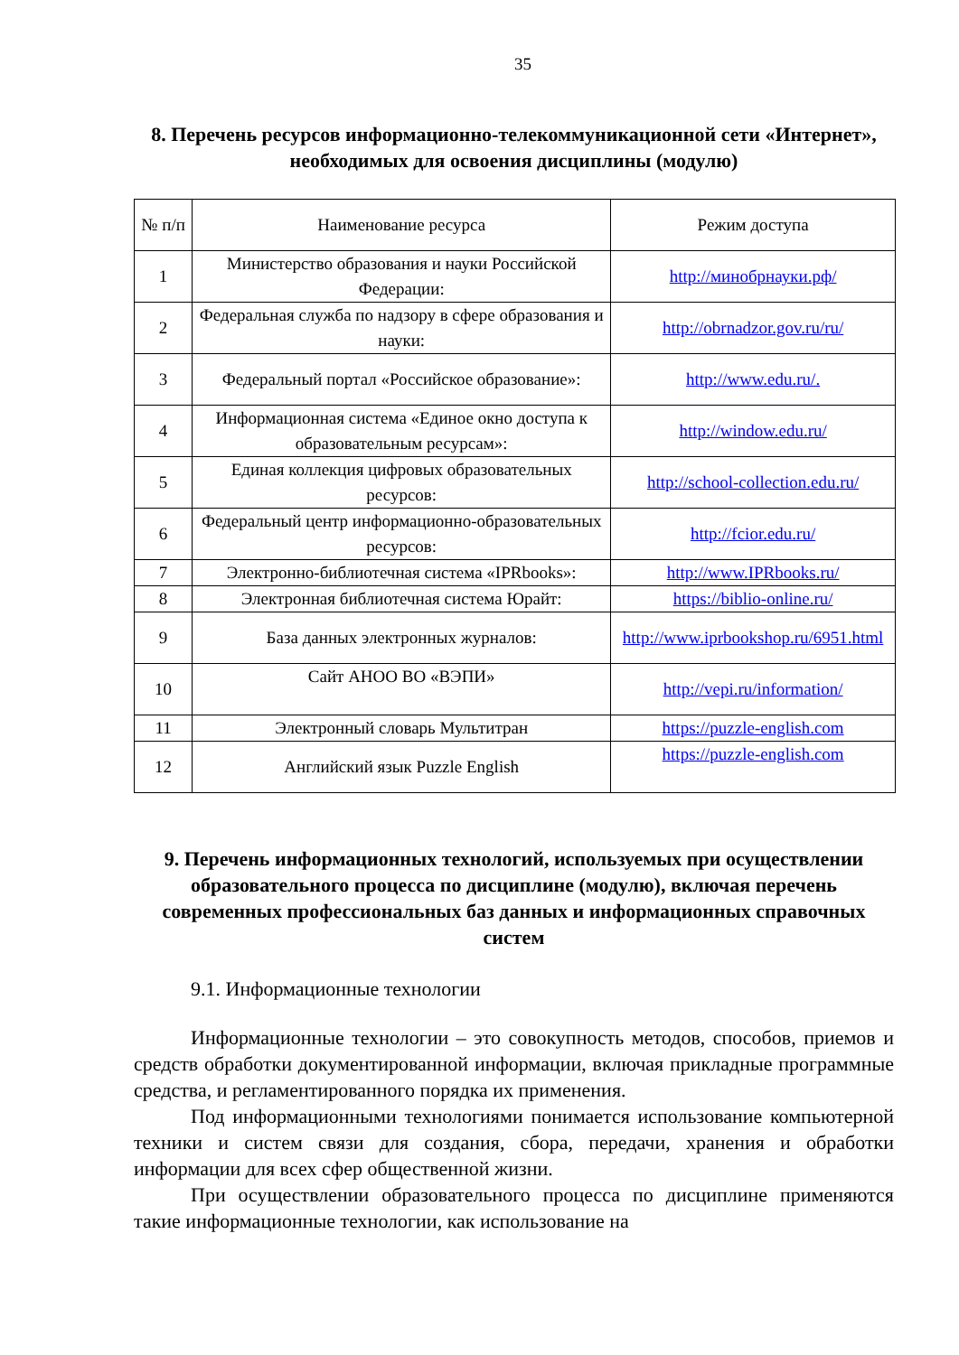35
8. Перечень ресурсов информационно-телекоммуникационной сети «Интернет», необходимых для освоения дисциплины (модулю)
| № п/п | Наименование ресурса | Режим доступа |
| --- | --- | --- |
| 1 | Министерство образования и науки Российской Федерации: | http://минобрнауки.рф/ |
| 2 | Федеральная служба по надзору в сфере образования и науки: | http://obrnadzor.gov.ru/ru/ |
| 3 | Федеральный портал «Российское образование»: | http://www.edu.ru/. |
| 4 | Информационная система «Единое окно доступа к образовательным ресурсам»: | http://window.edu.ru/ |
| 5 | Единая коллекция цифровых образовательных ресурсов: | http://school-collection.edu.ru/ |
| 6 | Федеральный центр информационно-образовательных ресурсов: | http://fcior.edu.ru/ |
| 7 | Электронно-библиотечная система «IPRbooks»: | http://www.IPRbooks.ru/ |
| 8 | Электронная библиотечная система Юрайт: | https://biblio-online.ru/ |
| 9 | База данных электронных журналов: | http://www.iprbookshop.ru/6951.html |
| 10 | Сайт АНОО ВО «ВЭПИ» | http://vepi.ru/information/ |
| 11 | Электронный словарь Мультитран | https://puzzle-english.com |
| 12 | Английский язык Puzzle English | https://puzzle-english.com |
9. Перечень информационных технологий, используемых при осуществлении образовательного процесса по дисциплине (модулю), включая перечень современных профессиональных баз данных и информационных справочных систем
9.1. Информационные технологии
Информационные технологии – это совокупность методов, способов, приемов и средств обработки документированной информации, включая прикладные программные средства, и регламентированного порядка их применения.
Под информационными технологиями понимается использование компьютерной техники и систем связи для создания, сбора, передачи, хранения и обработки информации для всех сфер общественной жизни.
При осуществлении образовательного процесса по дисциплине применяются такие информационные технологии, как использование на